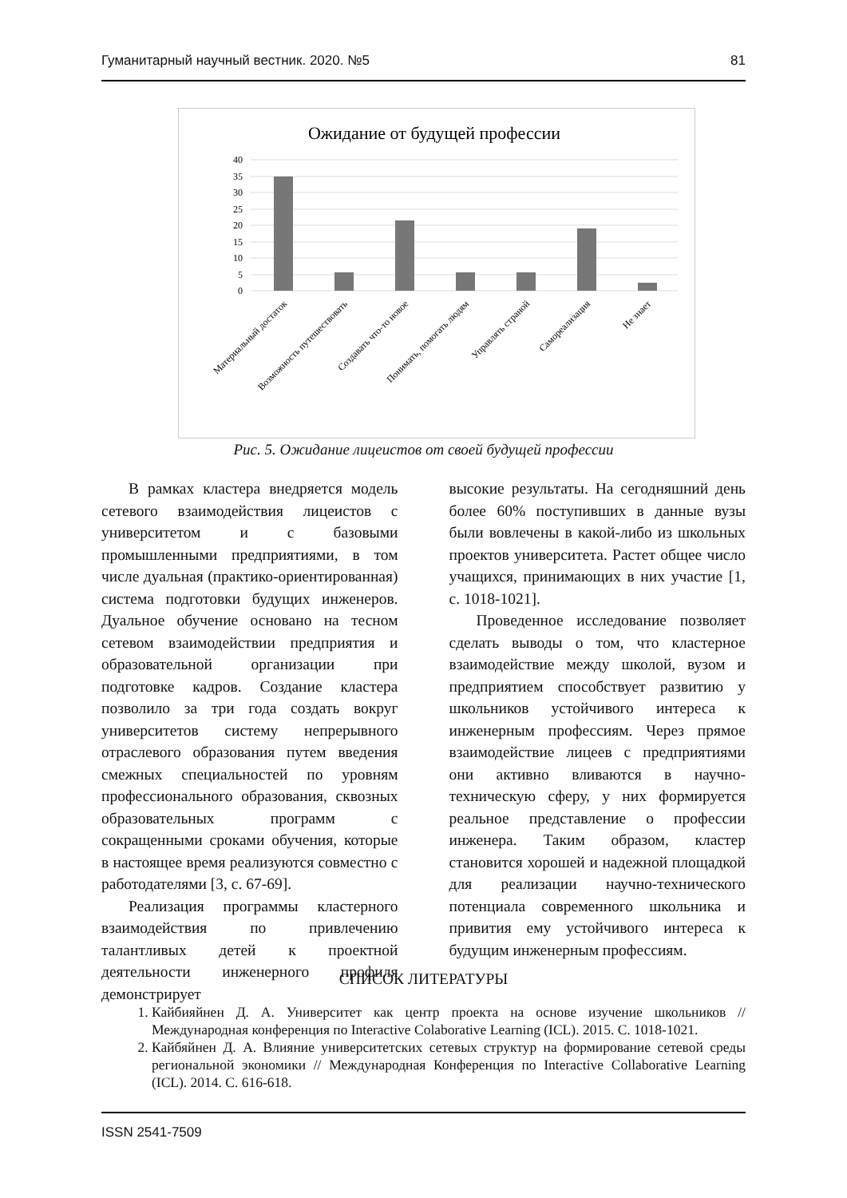Гуманитарный научный вестник. 2020. №5 81
Ожидание от будущей профессии
40
35
30
25
20
15
10
5
0
Материальный достаток
Возможность путешествовать
Создавать что-то новое
Понимать, помогать людям
Управлять страной
Самореализация
Не знает
Рис. 5. Ожидание лицеистов от своей будущей профессии
В рамках кластера внедряется модель сетевого взаимодействия лицеистов с университетом и с базовыми промышленными предприятиями, в том числе дуальная (практико-ориентированная) система подготовки будущих инженеров. Дуальное обучение основано на тесном сетевом взаимодействии предприятия и образовательной организации при подготовке кадров. Создание кластера позволило за три года создать вокруг университетов систему непрерывного отраслевого образования путем введения смежных специальностей по уровням профессионального образования, сквозных образовательных программ с сокращенными сроками обучения, которые в настоящее время реализуются совместно с работодателями [3, с. 67-69].
Реализация программы кластерного взаимодействия по привлечению талантливых детей к проектной деятельности инженерного профиля демонстрирует
высокие результаты. На сегодняшний день более 60% поступивших в данные вузы были вовлечены в какой-либо из школьных проектов университета. Растет общее число учащихся, принимающих в них участие [1, с. 1018-1021].
Проведенное исследование позволяет сделать выводы о том, что кластерное взаимодействие между школой, вузом и предприятием способствует развитию у школьников устойчивого интереса к инженерным профессиям. Через прямое взаимодействие лицеев с предприятиями они активно вливаются в научно-техническую сферу, у них формируется реальное представление о профессии инженера. Таким образом, кластер становится хорошей и надежной площадкой для реализации научно-технического потенциала современного школьника и привития ему устойчивого интереса к будущим инженерным профессиям.
СПИСОК ЛИТЕРАТУРЫ
1. Кайбияйнен Д. А. Университет как центр проекта на основе изучение школьников // Международная конференция по Interactive Colaborative Learning (ICL). 2015. С. 1018-1021.
2. Кайбяйнен Д. А. Влияние университетских сетевых структур на формирование сетевой среды региональной экономики // Международная Конференция по Interactive Collaborative Learning (ICL). 2014. С. 616-618.
ISSN 2541-7509